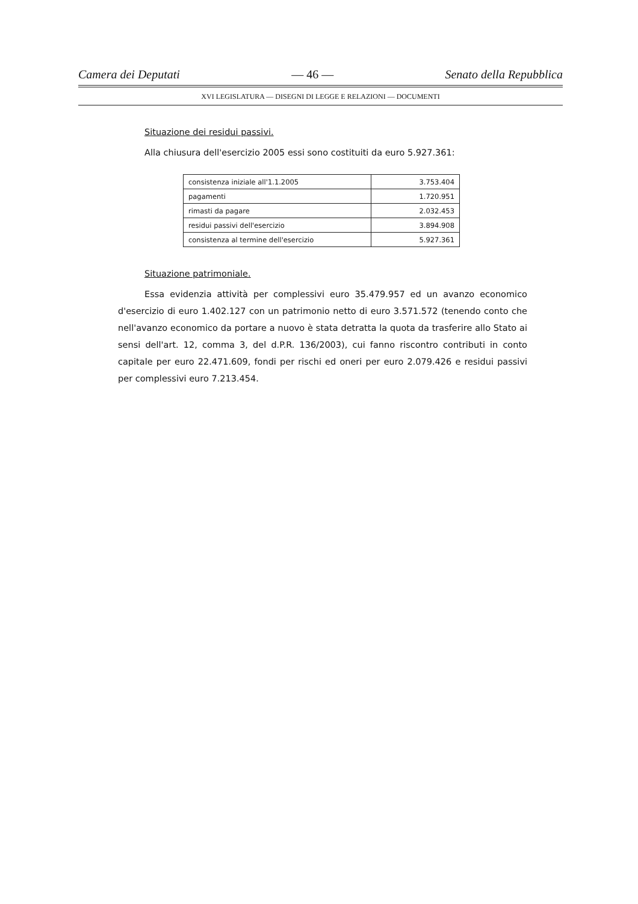Camera dei Deputati — 46 — Senato della Repubblica
XVI LEGISLATURA — DISEGNI DI LEGGE E RELAZIONI — DOCUMENTI
Situazione dei residui passivi.
Alla chiusura dell'esercizio 2005 essi sono costituiti da euro 5.927.361:
| consistenza iniziale all'1.1.2005 | 3.753.404 |
| pagamenti | 1.720.951 |
| rimasti da pagare | 2.032.453 |
| residui passivi dell'esercizio | 3.894.908 |
| consistenza al termine dell'esercizio | 5.927.361 |
Situazione patrimoniale.
Essa evidenzia attività per complessivi euro 35.479.957 ed un avanzo economico d'esercizio di euro 1.402.127 con un patrimonio netto di euro 3.571.572 (tenendo conto che nell'avanzo economico da portare a nuovo è stata detratta la quota da trasferire allo Stato ai sensi dell'art. 12, comma 3, del d.P.R. 136/2003), cui fanno riscontro contributi in conto capitale per euro 22.471.609, fondi per rischi ed oneri per euro 2.079.426 e residui passivi per complessivi euro 7.213.454.